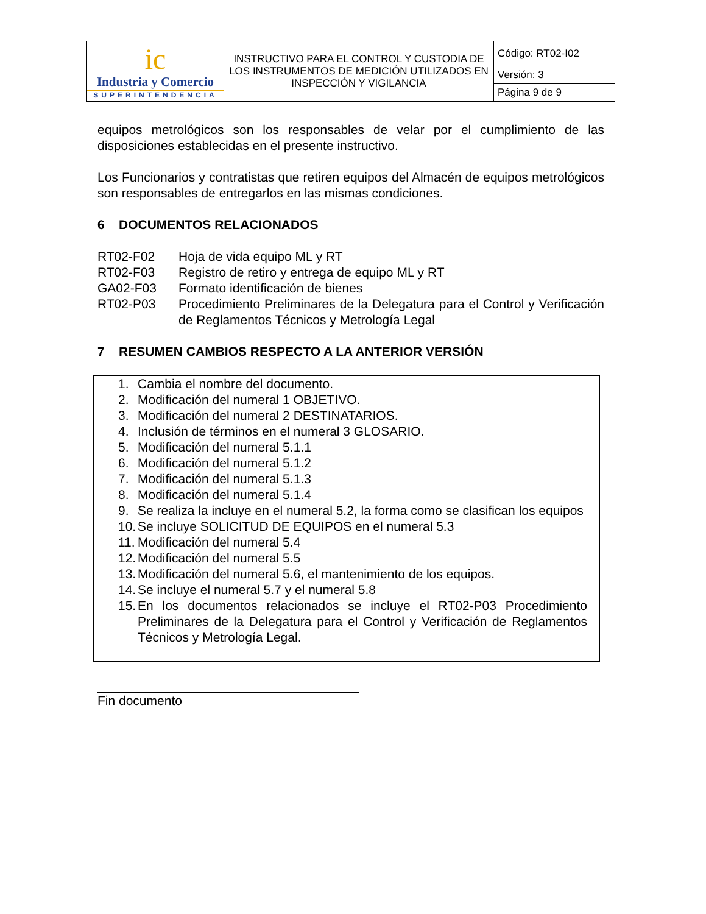| ic Industria y Comercio SUPERINTENDENCIA | INSTRUCTIVO PARA EL CONTROL Y CUSTODIA DE LOS INSTRUMENTOS DE MEDICIÓN UTILIZADOS EN INSPECCIÓN Y VIGILANCIA | Código: RT02-I02 |
| | | Versión: 3 |
| | | Página 9 de 9 |
equipos metrológicos son los responsables de velar por el cumplimiento de las disposiciones establecidas en el presente instructivo.
Los Funcionarios y contratistas que retiren equipos del Almacén de equipos metrológicos son responsables de entregarlos en las mismas condiciones.
6 DOCUMENTOS RELACIONADOS
| RT02-F02 | Hoja de vida equipo ML y RT |
| RT02-F03 | Registro de retiro y entrega de equipo ML y RT |
| GA02-F03 | Formato identificación de bienes |
| RT02-P03 | Procedimiento Preliminares de la Delegatura para el Control y Verificación de Reglamentos Técnicos y Metrología Legal |
7 RESUMEN CAMBIOS RESPECTO A LA ANTERIOR VERSIÓN
1. Cambia el nombre del documento.
2. Modificación del numeral 1 OBJETIVO.
3. Modificación del numeral 2 DESTINATARIOS.
4. Inclusión de términos en el numeral 3 GLOSARIO.
5. Modificación del numeral 5.1.1
6. Modificación del numeral 5.1.2
7. Modificación del numeral 5.1.3
8. Modificación del numeral 5.1.4
9. Se realiza la incluye en el numeral 5.2, la forma como se clasifican los equipos
10. Se incluye SOLICITUD DE EQUIPOS en el numeral 5.3
11. Modificación del numeral 5.4
12. Modificación del numeral 5.5
13. Modificación del numeral 5.6, el mantenimiento de los equipos.
14. Se incluye el numeral 5.7 y el numeral 5.8
15. En los documentos relacionados se incluye el RT02-P03 Procedimiento Preliminares de la Delegatura para el Control y Verificación de Reglamentos Técnicos y Metrología Legal.
Fin documento